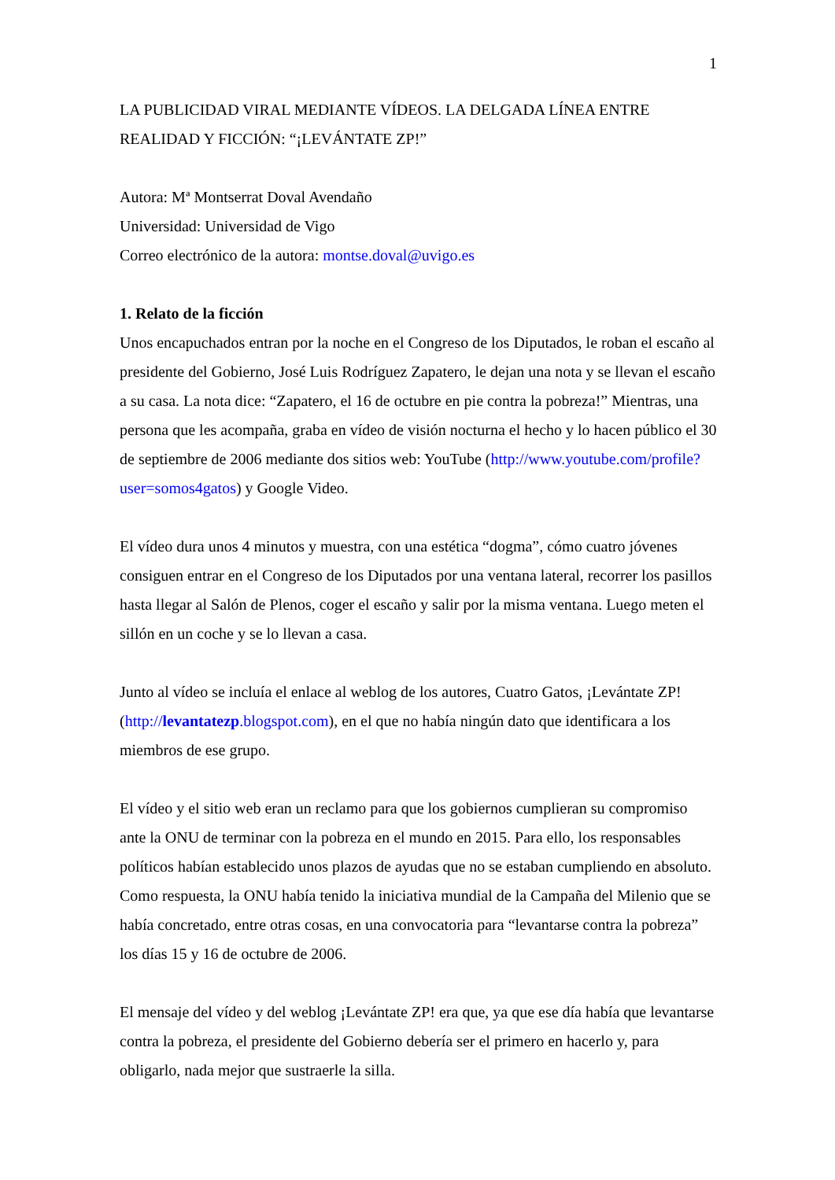1
LA PUBLICIDAD VIRAL MEDIANTE VÍDEOS. LA DELGADA LÍNEA ENTRE REALIDAD Y FICCIÓN: “¡LEVÁNTATE ZP!”
Autora: Mª Montserrat Doval Avendaño
Universidad: Universidad de Vigo
Correo electrónico de la autora: montse.doval@uvigo.es
1. Relato de la ficción
Unos encapuchados entran por la noche en el Congreso de los Diputados, le roban el escaño al presidente del Gobierno, José Luis Rodríguez Zapatero, le dejan una nota y se llevan el escaño a su casa. La nota dice: “Zapatero, el 16 de octubre en pie contra la pobreza!” Mientras, una persona que les acompaña, graba en vídeo de visión nocturna el hecho y lo hacen público el 30 de septiembre de 2006 mediante dos sitios web: YouTube (http://www.youtube.com/profile?user=somos4gatos) y Google Video.
El vídeo dura unos 4 minutos y muestra, con una estética “dogma”, cómo cuatro jóvenes consiguen entrar en el Congreso de los Diputados por una ventana lateral, recorrer los pasillos hasta llegar al Salón de Plenos, coger el escaño y salir por la misma ventana. Luego meten el sillón en un coche y se lo llevan a casa.
Junto al vídeo se incluía el enlace al weblog de los autores, Cuatro Gatos, ¡Levántate ZP! (http://levantatezp.blogspot.com), en el que no había ningún dato que identificara a los miembros de ese grupo.
El vídeo y el sitio web eran un reclamo para que los gobiernos cumplieran su compromiso ante la ONU de terminar con la pobreza en el mundo en 2015. Para ello, los responsables políticos habían establecido unos plazos de ayudas que no se estaban cumpliendo en absoluto. Como respuesta, la ONU había tenido la iniciativa mundial de la Campaña del Milenio que se había concretado, entre otras cosas, en una convocatoria para “levantarse contra la pobreza” los días 15 y 16 de octubre de 2006.
El mensaje del vídeo y del weblog ¡Levántate ZP! era que, ya que ese día había que levantarse contra la pobreza, el presidente del Gobierno debería ser el primero en hacerlo y, para obligarlo, nada mejor que sustraerle la silla.